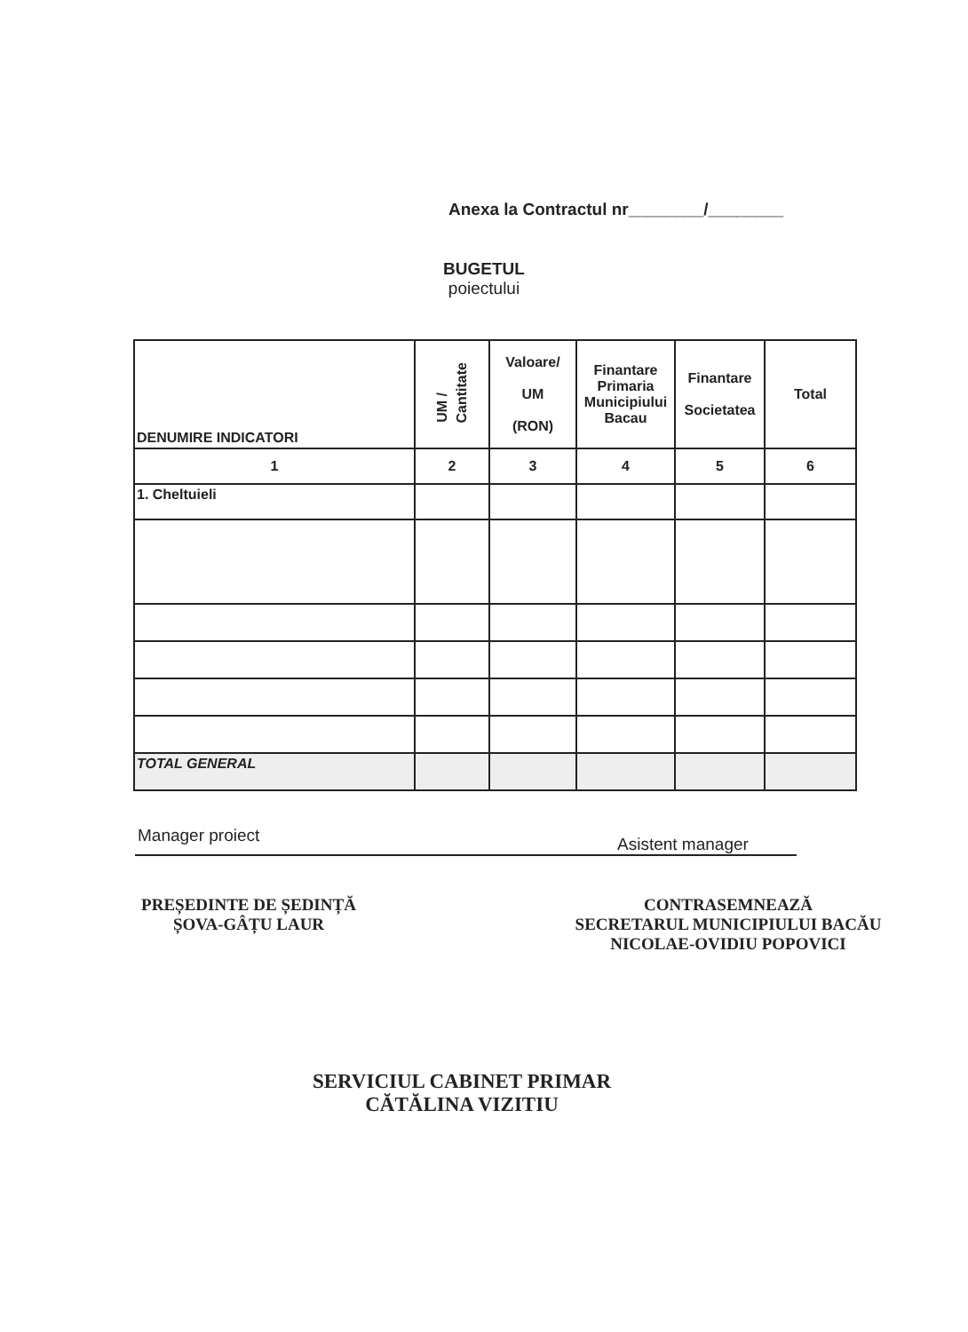Anexa la Contractul nr________/________
BUGETUL
poiectului
| DENUMIRE INDICATORI | UM / Cantitate | Valoare/ UM (RON) | Finantare Primaria Municipiului Bacau | Finantare Societatea | Total |
| --- | --- | --- | --- | --- | --- |
| 1 | 2 | 3 | 4 | 5 | 6 |
| 1. Cheltuieli | | | | | |
| TOTAL GENERAL | | | | | |
Manager proiect Asistent manager
PREȘEDINTE DE ȘEDINȚĂ
ȘOVA-GÂȚU LAUR
CONTRASEMNEAZĂ
SECRETARUL MUNICIPIULUI BACĂU
NICOLAE-OVIDIU POPOVICI
SERVICIUL CABINET PRIMAR
CĂTĂLINA VIZITIU